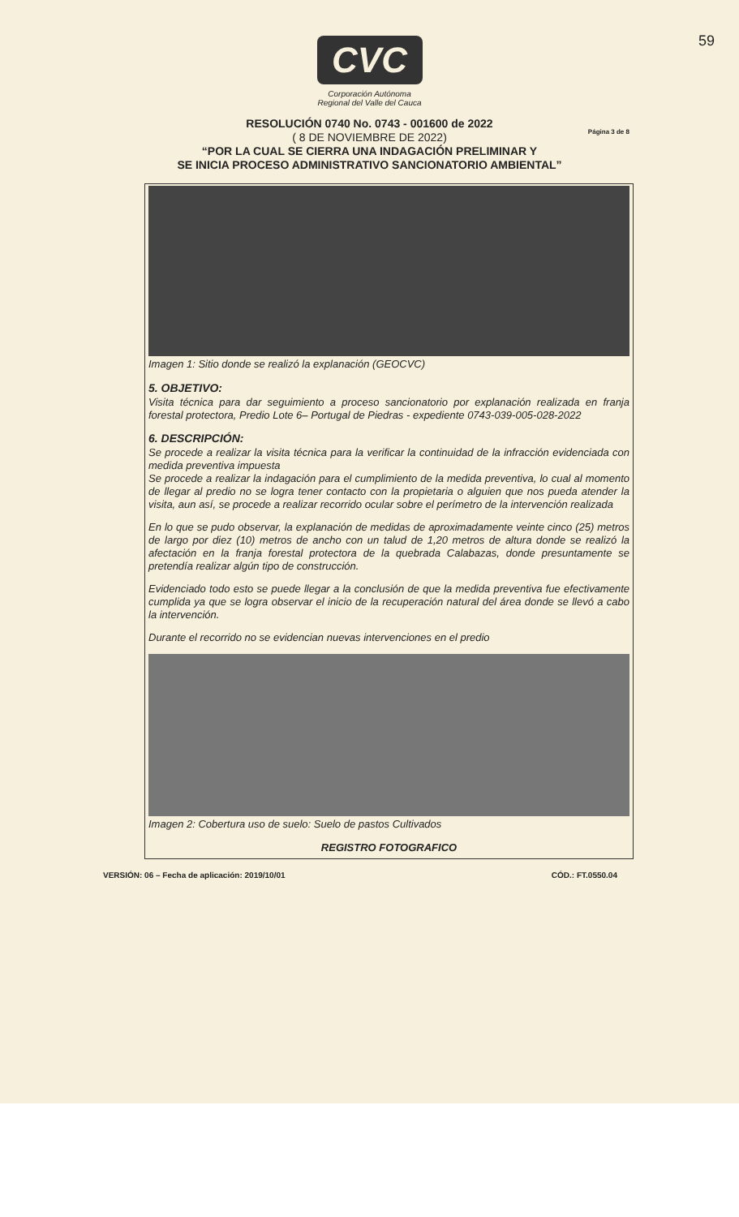59
CVC
Corporación Autónoma
Regional del Valle del Cauca
Página 3 de 8
RESOLUCIÓN 0740 No. 0743 - 001600 de 2022
( 8 DE NOVIEMBRE DE 2022)
“POR LA CUAL SE CIERRA UNA INDAGACIÓN PRELIMINAR Y
SE INICIA PROCESO ADMINISTRATIVO SANCIONATORIO AMBIENTAL”
Imagen 1: Sitio donde se realizó la explanación (GEOCVC)
5. OBJETIVO:
Visita técnica para dar seguimiento a proceso sancionatorio por explanación realizada en franja forestal protectora, Predio Lote 6– Portugal de Piedras - expediente 0743-039-005-028-2022
6. DESCRIPCIÓN:
Se procede a realizar la visita técnica para la verificar la continuidad de la infracción evidenciada con medida preventiva impuesta
Se procede a realizar la indagación para el cumplimiento de la medida preventiva, lo cual al momento de llegar al predio no se logra tener contacto con la propietaria o alguien que nos pueda atender la visita, aun así, se procede a realizar recorrido ocular sobre el perímetro de la intervención realizada
En lo que se pudo observar, la explanación de medidas de aproximadamente veinte cinco (25) metros de largo por diez (10) metros de ancho con un talud de 1,20 metros de altura donde se realizó la afectación en la franja forestal protectora de la quebrada Calabazas, donde presuntamente se pretendía realizar algún tipo de construcción.
Evidenciado todo esto se puede llegar a la conclusión de que la medida preventiva fue efectivamente cumplida ya que se logra observar el inicio de la recuperación natural del área donde se llevó a cabo la intervención.
Durante el recorrido no se evidencian nuevas intervenciones en el predio
Imagen 2: Cobertura uso de suelo: Suelo de pastos Cultivados
REGISTRO FOTOGRAFICO
VERSIÓN: 06 – Fecha de aplicación: 2019/10/01 CÓD.: FT.0550.04